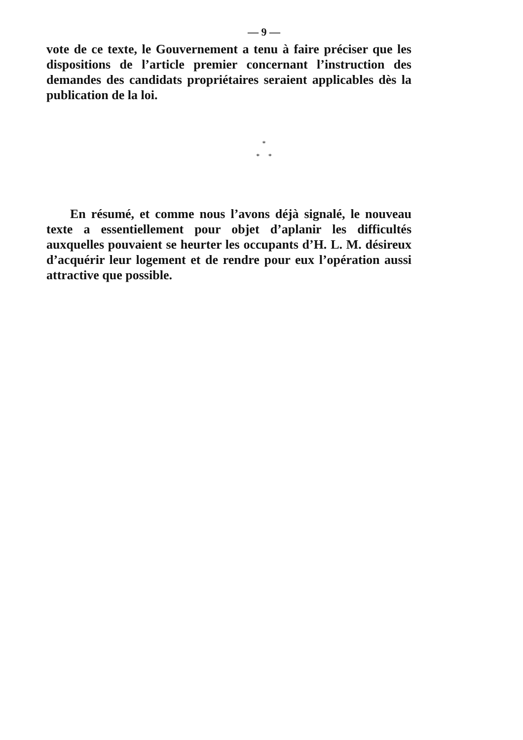— 9 —
vote de ce texte, le Gouvernement a tenu à faire préciser que les dispositions de l’article premier concernant l’instruction des demandes des candidats propriétaires seraient applicables dès la publication de la loi.
*
* *
En résumé, et comme nous l’avons déjà signalé, le nouveau texte a essentiellement pour objet d’aplanir les difficultés auxquelles pouvaient se heurter les occupants d’H. L. M. désireux d’acquérir leur logement et de rendre pour eux l’opération aussi attractive que possible.